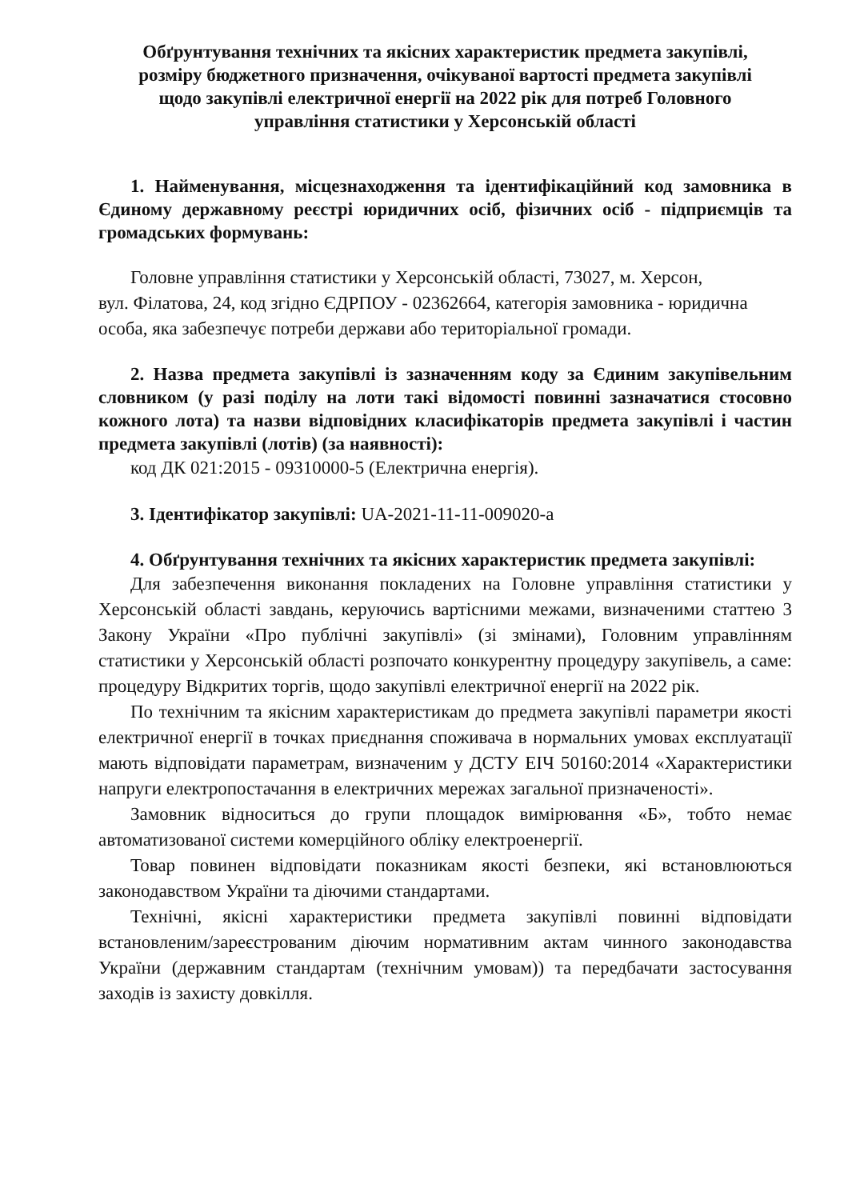Обґрунтування технічних та якісних характеристик предмета закупівлі,
розміру бюджетного призначення, очікуваної вартості предмета закупівлі
щодо закупівлі електричної енергії на 2022 рік для потреб Головного
управління статистики у Херсонській області
1. Найменування, місцезнаходження та ідентифікаційний код замовника в Єдиному державному реєстрі юридичних осіб, фізичних осіб - підприємців та громадських формувань:
Головне управління статистики у Херсонській області, 73027, м. Херсон,
вул. Філатова, 24, код згідно ЄДРПОУ - 02362664, категорія замовника - юридична особа, яка забезпечує потреби держави або територіальної громади.
2. Назва предмета закупівлі із зазначенням коду за Єдиним закупівельним словником (у разі поділу на лоти такі відомості повинні зазначатися стосовно кожного лота) та назви відповідних класифікаторів предмета закупівлі і частин предмета закупівлі (лотів) (за наявності):
код ДК 021:2015 - 09310000-5 (Електрична енергія).
3. Ідентифікатор закупівлі: UA-2021-11-11-009020-a
4. Обґрунтування технічних та якісних характеристик предмета закупівлі:
Для забезпечення виконання покладених на Головне управління статистики у Херсонській області завдань, керуючись вартісними межами, визначеними статтею 3 Закону України «Про публічні закупівлі» (зі змінами), Головним управлінням статистики у Херсонській області розпочато конкурентну процедуру закупівель, а саме: процедуру Відкритих торгів, щодо закупівлі електричної енергії на 2022 рік.
По технічним та якісним характеристикам до предмета закупівлі параметри якості електричної енергії в точках приєднання споживача в нормальних умовах експлуатації мають відповідати параметрам, визначеним у ДСТУ ЕІЧ 50160:2014 «Характеристики напруги електропостачання в електричних мережах загальної призначеності».
Замовник відноситься до групи площадок вимірювання «Б», тобто немає автоматизованої системи комерційного обліку електроенергії.
Товар повинен відповідати показникам якості безпеки, які встановлюються законодавством України та діючими стандартами.
Технічні, якісні характеристики предмета закупівлі повинні відповідати встановленим/зареєстрованим діючим нормативним актам чинного законодавства України (державним стандартам (технічним умовам)) та передбачати застосування заходів із захисту довкілля.